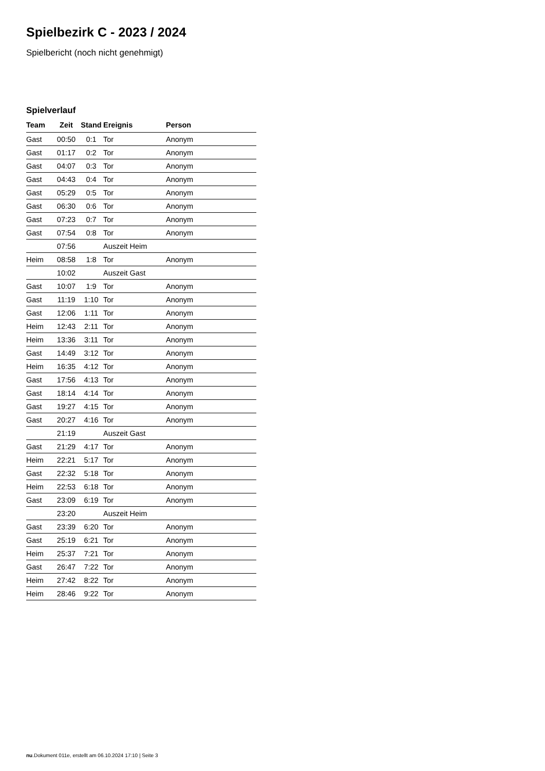Spielbezirk C - 2023 / 2024
Spielbericht (noch nicht genehmigt)
Spielverlauf
| Team | Zeit | Stand | Ereignis | Person |
| --- | --- | --- | --- | --- |
| Gast | 00:50 | 0:1 | Tor | Anonym |
| Gast | 01:17 | 0:2 | Tor | Anonym |
| Gast | 04:07 | 0:3 | Tor | Anonym |
| Gast | 04:43 | 0:4 | Tor | Anonym |
| Gast | 05:29 | 0:5 | Tor | Anonym |
| Gast | 06:30 | 0:6 | Tor | Anonym |
| Gast | 07:23 | 0:7 | Tor | Anonym |
| Gast | 07:54 | 0:8 | Tor | Anonym |
| | 07:56 | | Auszeit Heim | |
| Heim | 08:58 | 1:8 | Tor | Anonym |
| | 10:02 | | Auszeit Gast | |
| Gast | 10:07 | 1:9 | Tor | Anonym |
| Gast | 11:19 | 1:10 | Tor | Anonym |
| Gast | 12:06 | 1:11 | Tor | Anonym |
| Heim | 12:43 | 2:11 | Tor | Anonym |
| Heim | 13:36 | 3:11 | Tor | Anonym |
| Gast | 14:49 | 3:12 | Tor | Anonym |
| Heim | 16:35 | 4:12 | Tor | Anonym |
| Gast | 17:56 | 4:13 | Tor | Anonym |
| Gast | 18:14 | 4:14 | Tor | Anonym |
| Gast | 19:27 | 4:15 | Tor | Anonym |
| Gast | 20:27 | 4:16 | Tor | Anonym |
| | 21:19 | | Auszeit Gast | |
| Gast | 21:29 | 4:17 | Tor | Anonym |
| Heim | 22:21 | 5:17 | Tor | Anonym |
| Gast | 22:32 | 5:18 | Tor | Anonym |
| Heim | 22:53 | 6:18 | Tor | Anonym |
| Gast | 23:09 | 6:19 | Tor | Anonym |
| | 23:20 | | Auszeit Heim | |
| Gast | 23:39 | 6:20 | Tor | Anonym |
| Gast | 25:19 | 6:21 | Tor | Anonym |
| Heim | 25:37 | 7:21 | Tor | Anonym |
| Gast | 26:47 | 7:22 | Tor | Anonym |
| Heim | 27:42 | 8:22 | Tor | Anonym |
| Heim | 28:46 | 9:22 | Tor | Anonym |
nu.Dokument 011e, erstellt am 06.10.2024 17:10 | Seite 3